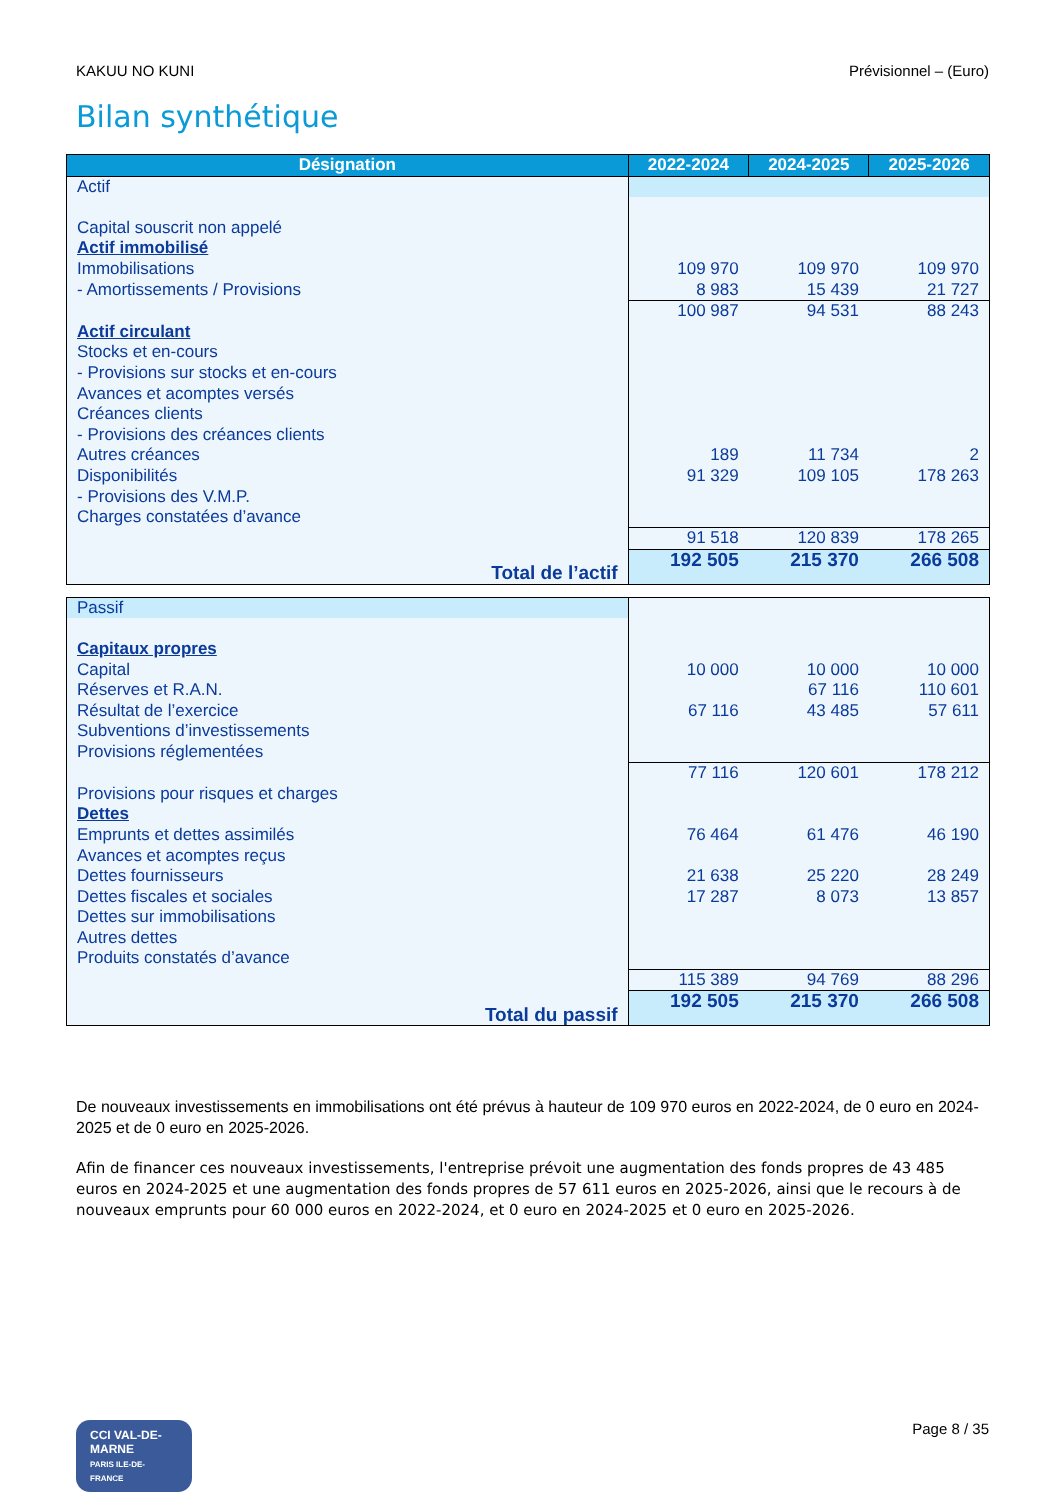KAKUU NO KUNI Prévisionnel – (Euro)
Bilan synthétique
| Désignation | 2022-2024 | 2024-2025 | 2025-2026 |
| --- | --- | --- | --- |
| Actif | | | |
| Capital souscrit non appelé | | | |
| Actif immobilisé | | | |
| Immobilisations | 109 970 | 109 970 | 109 970 |
| - Amortissements / Provisions | 8 983 | 15 439 | 21 727 |
| | 100 987 | 94 531 | 88 243 |
| Actif circulant | | | |
| Stocks et en-cours | | | |
| - Provisions sur stocks et en-cours | | | |
| Avances et acomptes versés | | | |
| Créances clients | | | |
| - Provisions des créances clients | | | |
| Autres créances | 189 | 11 734 | 2 |
| Disponibilités | 91 329 | 109 105 | 178 263 |
| - Provisions des V.M.P. | | | |
| Charges constatées d’avance | | | |
| | 91 518 | 120 839 | 178 265 |
| Total de l’actif | 192 505 | 215 370 | 266 508 |
| Passif | | | |
| Capitaux propres | | | |
| Capital | 10 000 | 10 000 | 10 000 |
| Réserves et R.A.N. | | 67 116 | 110 601 |
| Résultat de l’exercice | 67 116 | 43 485 | 57 611 |
| Subventions d’investissements | | | |
| Provisions réglementées | | | |
| | 77 116 | 120 601 | 178 212 |
| Provisions pour risques et charges | | | |
| Dettes | | | |
| Emprunts et dettes assimilés | 76 464 | 61 476 | 46 190 |
| Avances et acomptes reçus | | | |
| Dettes fournisseurs | 21 638 | 25 220 | 28 249 |
| Dettes fiscales et sociales | 17 287 | 8 073 | 13 857 |
| Dettes sur immobilisations | | | |
| Autres dettes | | | |
| Produits constatés d’avance | | | |
| | 115 389 | 94 769 | 88 296 |
| Total du passif | 192 505 | 215 370 | 266 508 |
De nouveaux investissements en immobilisations ont été prévus à hauteur de 109 970 euros en 2022-2024, de 0 euro en 2024-2025 et de 0 euro en 2025-2026.
Afin de financer ces nouveaux investissements, l'entreprise prévoit une augmentation des fonds propres de 43 485 euros en 2024-2025 et une augmentation des fonds propres de 57 611 euros en 2025-2026, ainsi que le recours à de nouveaux emprunts pour 60 000 euros en 2022-2024, et 0 euro en 2024-2025 et 0 euro en 2025-2026.
CCI VAL-DE-MARNE
PARIS ILE-DE-FRANCE
Page 8 / 35